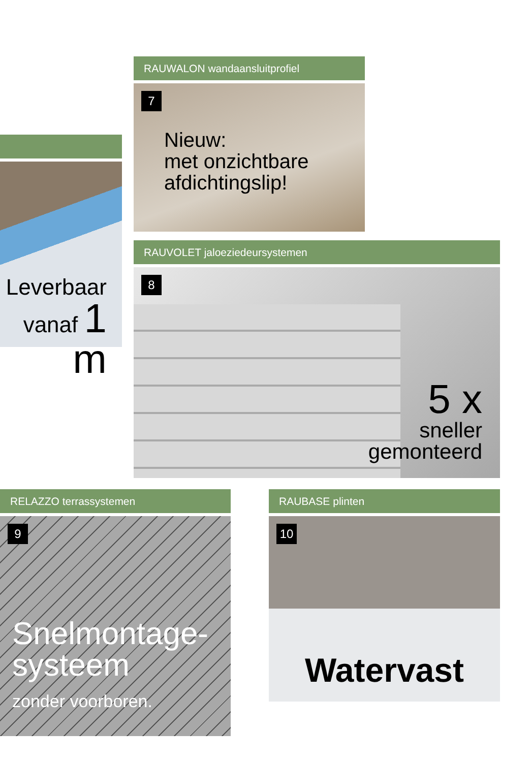Leverbaar
vanaf 1 m
RAUWALON wandaansluitprofiel
7
Nieuw:
met onzichtbare
afdichtingslip!
RAUVOLET jaloeziedeursystemen
8
5 x
sneller
gemonteerd
RELAZZO terrassystemen
9
Snelmontage-
systeem
zonder voorboren.
RAUBASE plinten
10
Watervast